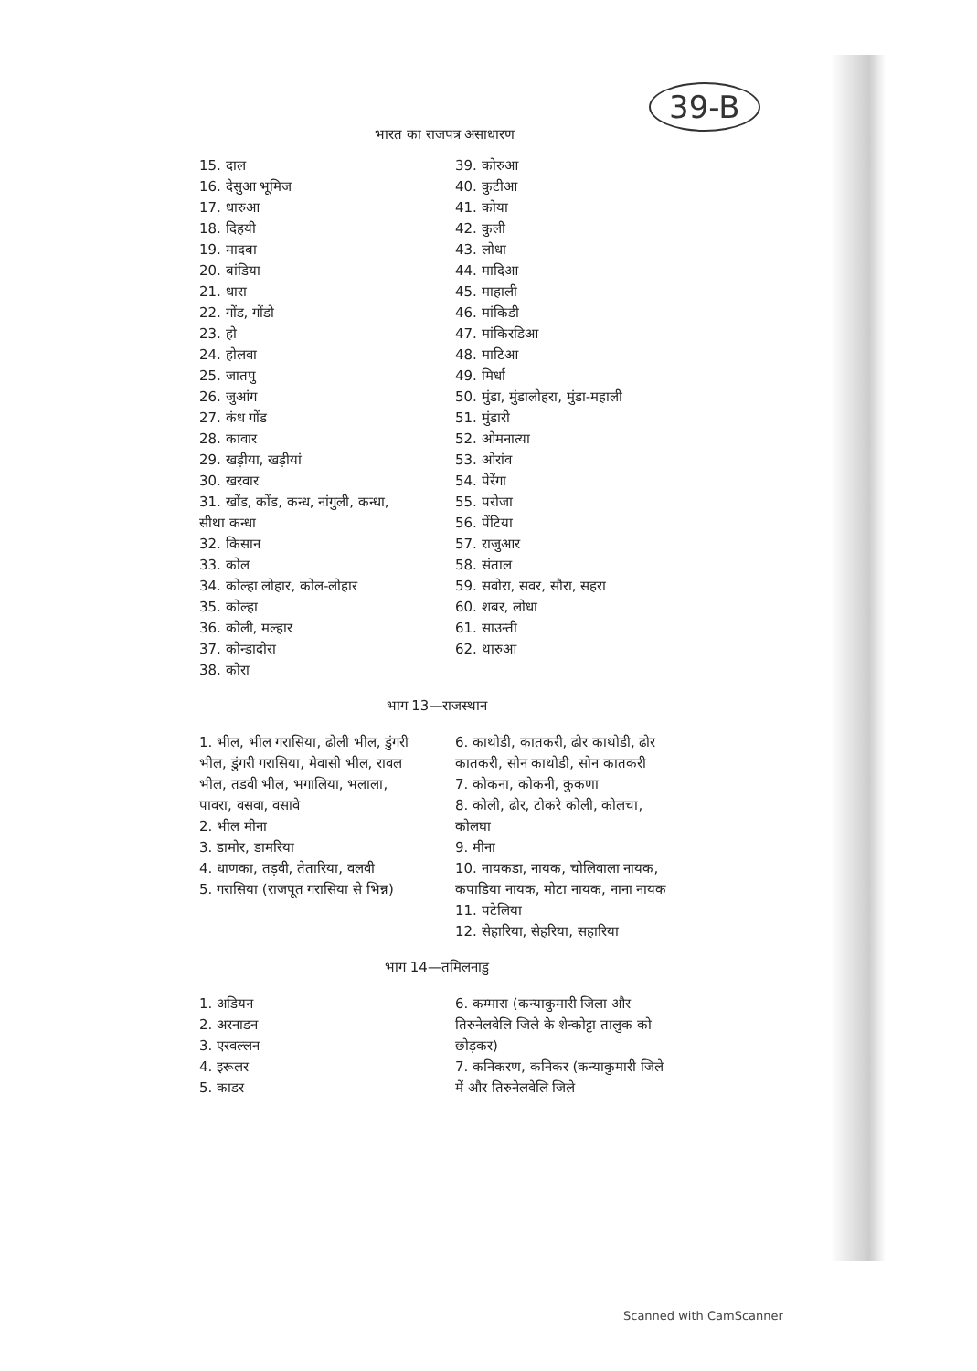39-B
भारत का राजपत्र असाधारण
15. दाल
16. देसुआ भूमिज
17. धारुआ
18. दिहयी
19. मादबा
20. बांडिया
21. धारा
22. गोंड, गोंडो
23. हो
24. होलवा
25. जातपु
26. जुआंग
27. कंध गोंड
28. कावार
29. खड़ीया, खड़ीयां
30. खरवार
31. खोंड, कोंड, कन्ध, नांगुली, कन्धा, सीथा कन्धा
32. किसान
33. कोल
34. कोल्हा लोहार, कोल-लोहार
35. कोल्हा
36. कोली, मल्हार
37. कोन्डादोरा
38. कोरा
39. कोरुआ
40. कुटीआ
41. कोया
42. कुली
43. लोधा
44. मादिआ
45. माहाली
46. मांकिडी
47. मांकिरडिआ
48. माटिआ
49. मिर्धा
50. मुंडा, मुंडालोहरा, मुंडा-महाली
51. मुंडारी
52. ओमनात्या
53. ओरांव
54. पेरेंगा
55. परोजा
56. पेंटिया
57. राजुआर
58. संताल
59. सवोरा, सवर, सौरा, सहरा
60. शबर, लोधा
61. साउन्ती
62. थारुआ
भाग 13—राजस्थान
1. भील, भील गरासिया, ढोली भील, डुंगरी भील, डुंगरी गरासिया, मेवासी भील, रावल भील, तडवी भील, भगालिया, भलाला, पावरा, वसवा, वसावे
2. भील मीना
3. डामोर, डामरिया
4. धाणका, तड़वी, तेतारिया, वलवी
5. गरासिया (राजपूत गरासिया से भिन्न)
6. काथोडी, कातकरी, ढोर काथोडी, ढोर कातकरी, सोन काथोडी, सोन कातकरी
7. कोकना, कोकनी, कुकणा
8. कोली, ढोर, टोकरे कोली, कोलचा, कोलघा
9. मीना
10. नायकडा, नायक, चोलिवाला नायक, कपाडिया नायक, मोटा नायक, नाना नायक
11. पटेलिया
12. सेहारिया, सेहरिया, सहारिया
भाग 14—तमिलनाडु
1. अडियन
2. अरनाडन
3. एरवल्लन
4. इरूलर
5. काडर
6. कम्मारा (कन्याकुमारी जिला और तिरुनेलवेलि जिले के शेन्कोट्टा तालुक को छोड़कर)
7. कनिकरण, कनिकर (कन्याकुमारी जिले में और तिरुनेलवेलि जिले
Scanned with CamScanner